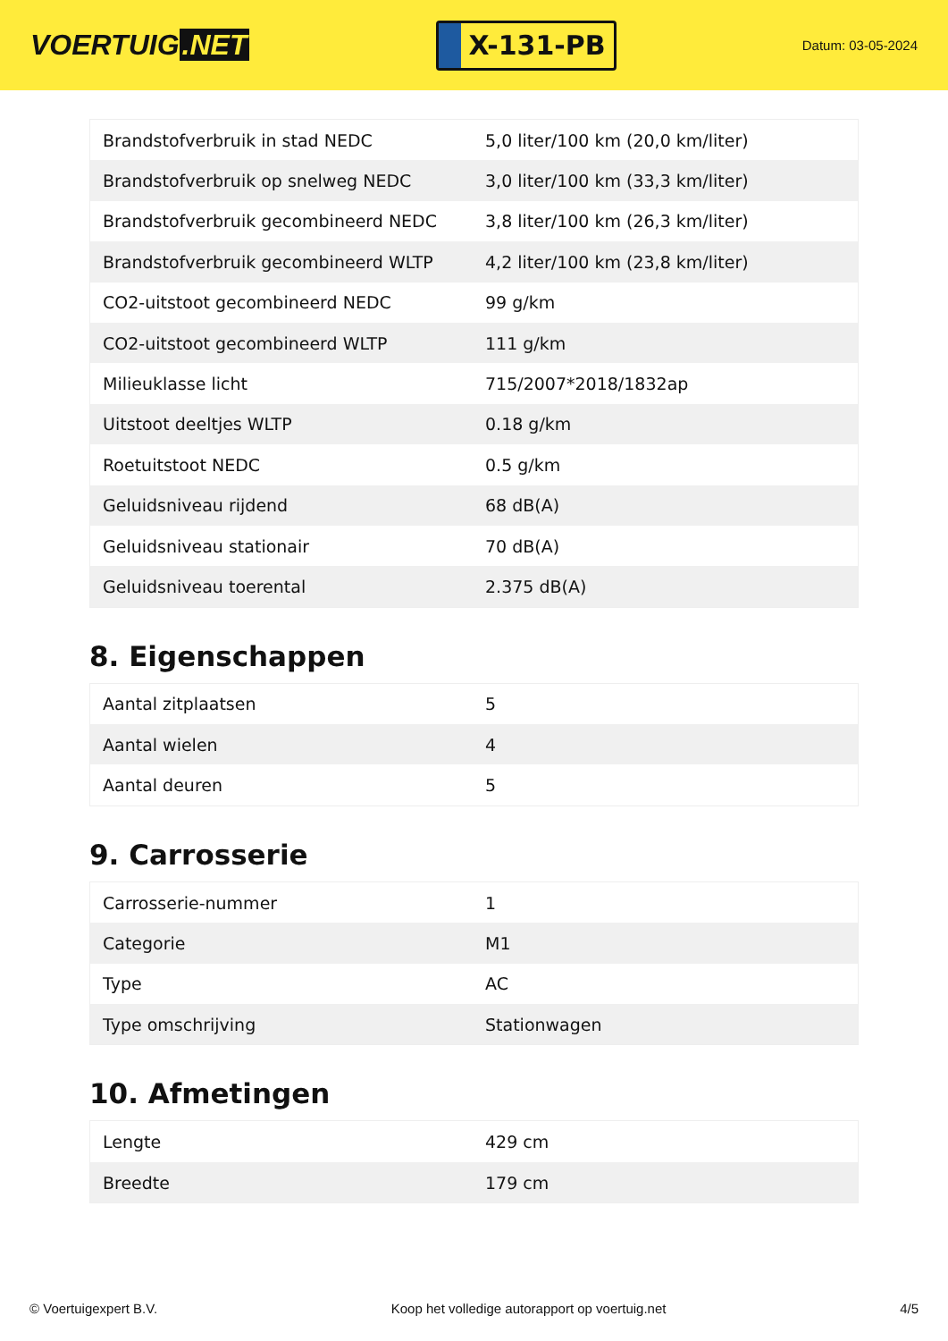VOERTUIG.NET
X-131-PB
Datum: 03-05-2024
| Brandstofverbruik in stad NEDC | 5,0 liter/100 km (20,0 km/liter) |
| Brandstofverbruik op snelweg NEDC | 3,0 liter/100 km (33,3 km/liter) |
| Brandstofverbruik gecombineerd NEDC | 3,8 liter/100 km (26,3 km/liter) |
| Brandstofverbruik gecombineerd WLTP | 4,2 liter/100 km (23,8 km/liter) |
| CO2-uitstoot gecombineerd NEDC | 99 g/km |
| CO2-uitstoot gecombineerd WLTP | 111 g/km |
| Milieuklasse licht | 715/2007*2018/1832ap |
| Uitstoot deeltjes WLTP | 0.18 g/km |
| Roetuitstoot NEDC | 0.5 g/km |
| Geluidsniveau rijdend | 68 dB(A) |
| Geluidsniveau stationair | 70 dB(A) |
| Geluidsniveau toerental | 2.375 dB(A) |
8. Eigenschappen
| Aantal zitplaatsen | 5 |
| Aantal wielen | 4 |
| Aantal deuren | 5 |
9. Carrosserie
| Carrosserie-nummer | 1 |
| Categorie | M1 |
| Type | AC |
| Type omschrijving | Stationwagen |
10. Afmetingen
| Lengte | 429 cm |
| Breedte | 179 cm |
© Voertuigexpert B.V. Koop het volledige autorapport op voertuig.net 4/5